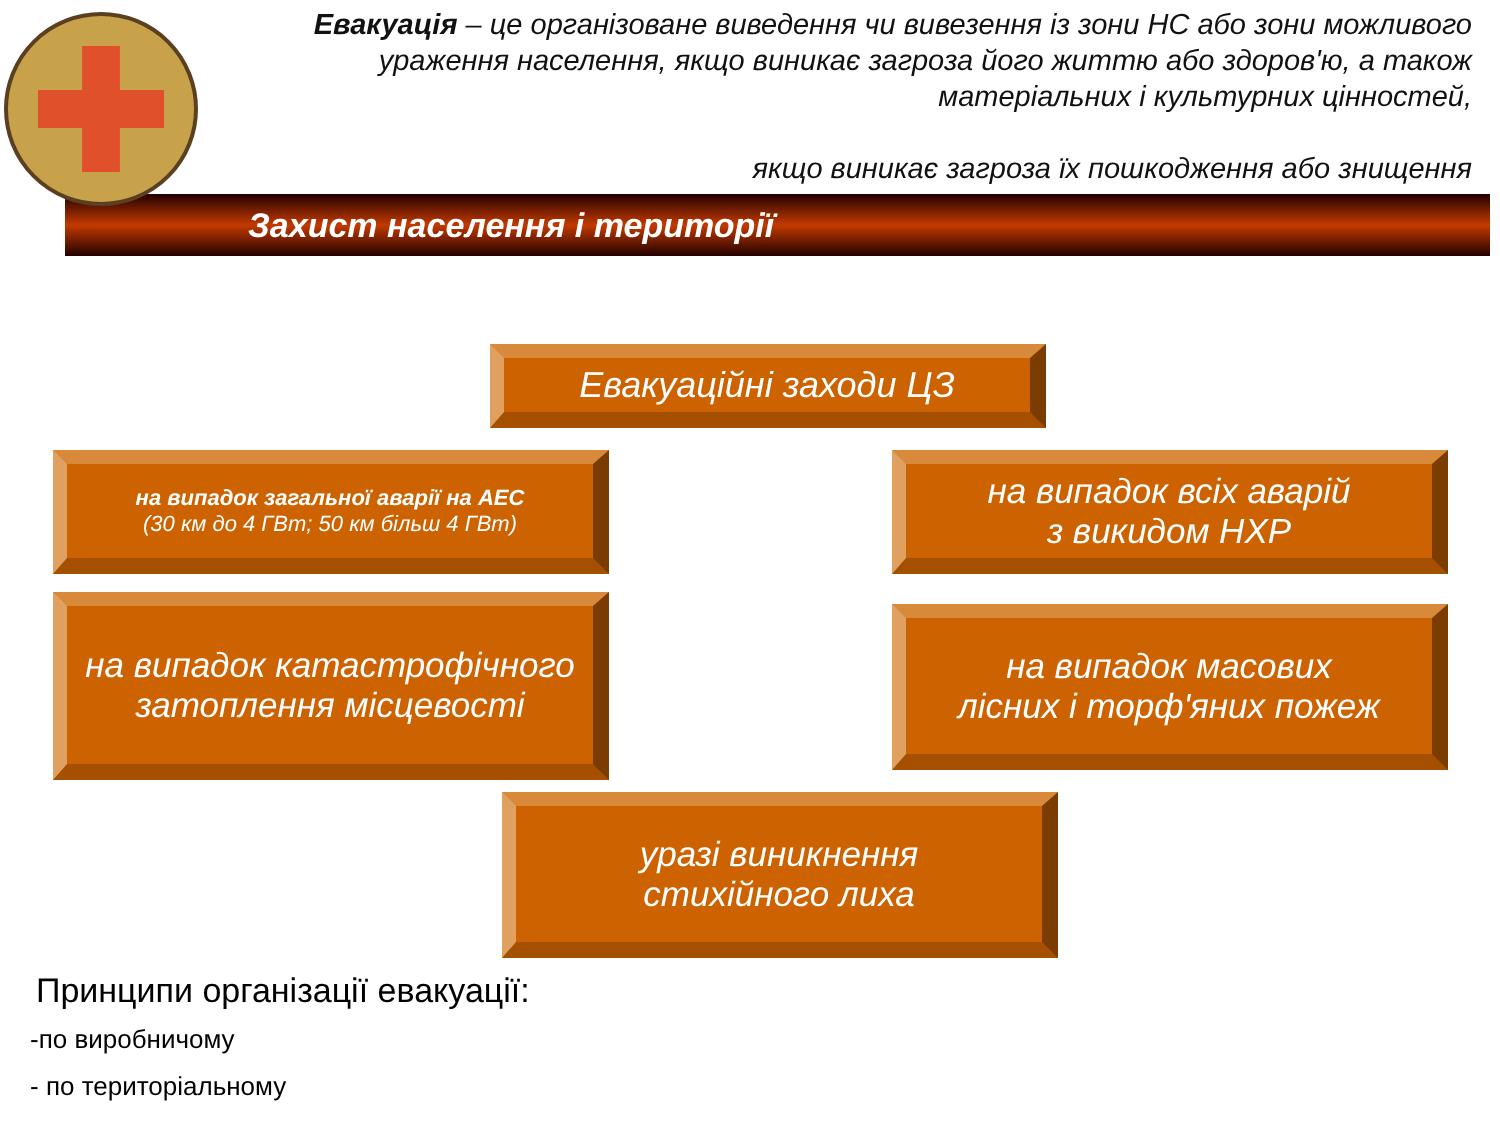Евакуація – це організоване виведення чи вивезення із зони НС або зони можливого ураження населення, якщо виникає загроза його життю або здоров'ю, а також матеріальних і культурних цінностей,
якщо виникає загроза їх пошкодження або знищення
Захист населення і території
Евакуаційні заходи ЦЗ
на випадок загальної аварії на АЕС
(30 км до 4 ГВт; 50 км більш 4 ГВт)
на випадок всіх аварій
з викидом НХР
на випадок катастрофічного затоплення місцевості
на випадок масових
лісних і торф'яних пожеж
уразі виникнення
стихійного лиха
Принципи організації евакуації:
-по виробничому
- по територіальному